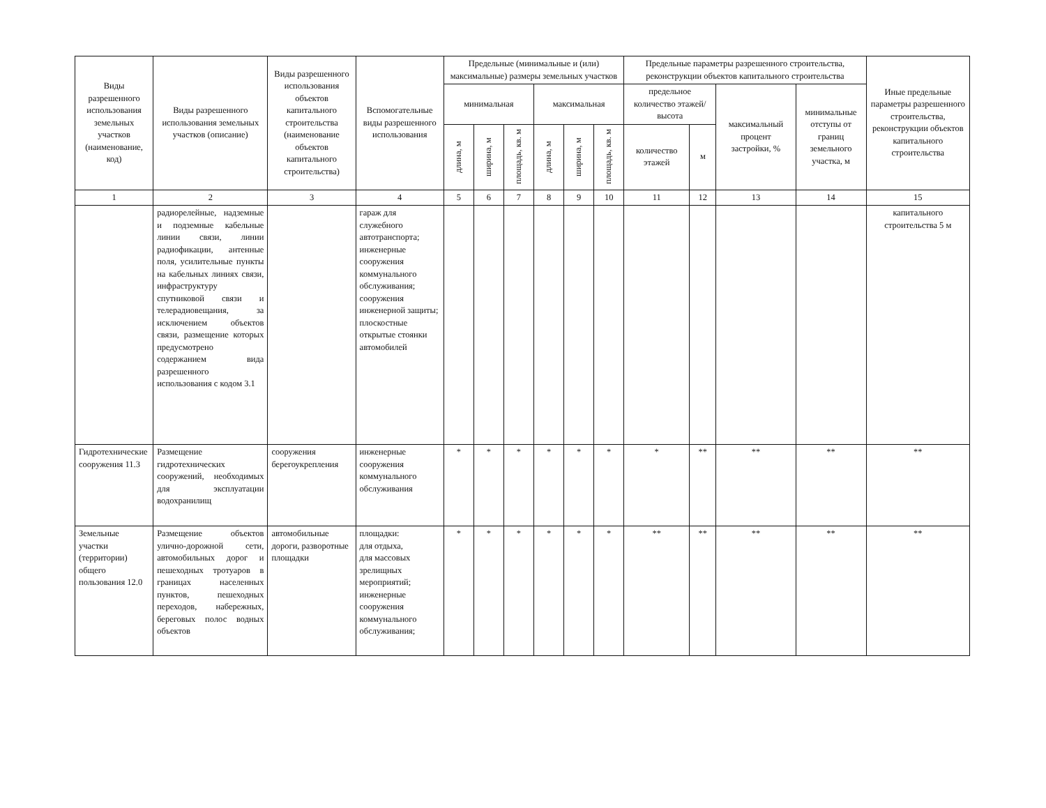| Виды разрешенного использования земельных участков (наименование, код) | Виды разрешенного использования земельных участков (описание) | Виды разрешенного использования объектов капитального строительства (наименование объектов капитального строительства) | Вспомогательные виды разрешенного использования | Предельные (минимальные и (или) максимальные) размеры земельных участков | | | | | | Предельные параметры разрешенного строительства, реконструкции объектов капитального строительства | | | | Иные предельные параметры разрешенного строительства, реконструкции объектов капитального строительства |
| --- | --- | --- | --- | --- | --- | --- | --- | --- | --- | --- | --- | --- | --- | --- |
| | | | | | | | | | | предельное количество этажей/высота | | максимальный процент застройки, % | минимальные отступы от границ земельного участка, м | |
| | | | | минимальная | | | максимальная | | | | | | | |
| | | | | длина, м | ширина, м | площадь, кв. м | длина, м | ширина, м | площадь, кв. м | количество этажей | м | | | |
| 1 | 2 | 3 | 4 | 5 | 6 | 7 | 8 | 9 | 10 | 11 | 12 | 13 | 14 | 15 |
| | радиорелейные, надземные и подземные кабельные линии связи, линии радиофикации, антенные поля, усилительные пункты на кабельных линиях связи, инфраструктуру спутниковой связи и телерадиовещания, за исключением объектов связи, размещение которых предусмотрено содержанием вида разрешенного использования с кодом 3.1 | | гараж для служебного автотранспорта; инженерные сооружения коммунального обслуживания; сооружения инженерной защиты; плоскостные открытые стоянки автомобилей | | | | | | | | | | | капитального строительства 5 м |
| Гидротехнические сооружения 11.3 | Размещение гидротехнических сооружений, необходимых для эксплуатации водохранилищ | сооружения берегоукрепления | инженерные сооружения коммунального обслуживания | * | * | * | * | * | * | * | ** | ** | ** | ** |
| Земельные участки (территории) общего пользования 12.0 | Размещение объектов улично-дорожной сети, автомобильных дорог и пешеходных тротуаров в границах населенных пунктов, пешеходных переходов, набережных, береговых полос водных объектов | автомобильные дороги, разворотные площадки | площадки: для отдыха, для массовых зрелищных мероприятий; инженерные сооружения коммунального обслуживания; | * | * | * | * | * | * | ** | ** | ** | ** | ** |